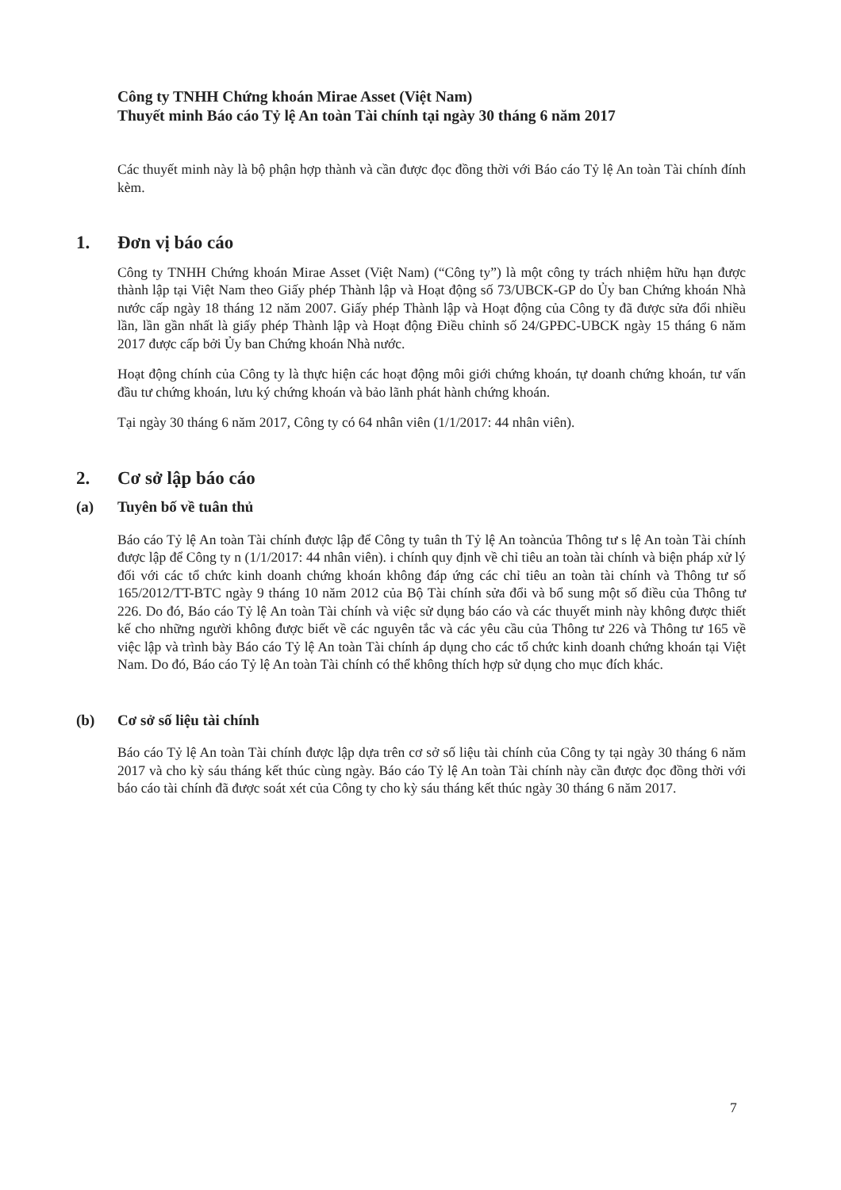Công ty TNHH Chứng khoán Mirae Asset (Việt Nam)
Thuyết minh Báo cáo Tỷ lệ An toàn Tài chính tại ngày 30 tháng 6 năm 2017
Các thuyết minh này là bộ phận hợp thành và cần được đọc đồng thời với Báo cáo Tỷ lệ An toàn Tài chính đính kèm.
1. Đơn vị báo cáo
Công ty TNHH Chứng khoán Mirae Asset (Việt Nam) (“Công ty”) là một công ty trách nhiệm hữu hạn được thành lập tại Việt Nam theo Giấy phép Thành lập và Hoạt động số 73/UBCK-GP do Ủy ban Chứng khoán Nhà nước cấp ngày 18 tháng 12 năm 2007. Giấy phép Thành lập và Hoạt động của Công ty đã được sửa đổi nhiều lần, lần gần nhất là giấy phép Thành lập và Hoạt động Điều chỉnh số 24/GPĐC-UBCK ngày 15 tháng 6 năm 2017 được cấp bởi Ủy ban Chứng khoán Nhà nước.
Hoạt động chính của Công ty là thực hiện các hoạt động môi giới chứng khoán, tự doanh chứng khoán, tư vấn đầu tư chứng khoán, lưu ký chứng khoán và bảo lãnh phát hành chứng khoán.
Tại ngày 30 tháng 6 năm 2017, Công ty có 64 nhân viên (1/1/2017: 44 nhân viên).
2. Cơ sở lập báo cáo
(a) Tuyên bố về tuân thủ
Báo cáo Tỷ lệ An toàn Tài chính được lập để Công ty tuân th Tỷ lệ An toàncủa Thông tư s lệ An toàn Tài chính được lập để Công ty n (1/1/2017: 44 nhân viên). i chính quy định về chỉ tiêu an toàn tài chính và biện pháp xử lý đối với các tổ chức kinh doanh chứng khoán không đáp ứng các chỉ tiêu an toàn tài chính và Thông tư số 165/2012/TT-BTC ngày 9 tháng 10 năm 2012 của Bộ Tài chính sửa đổi và bổ sung một số điều của Thông tư 226. Do đó, Báo cáo Tỷ lệ An toàn Tài chính và việc sử dụng báo cáo và các thuyết minh này không được thiết kế cho những người không được biết về các nguyên tắc và các yêu cầu của Thông tư 226 và Thông tư 165 về việc lập và trình bày Báo cáo Tỷ lệ An toàn Tài chính áp dụng cho các tổ chức kinh doanh chứng khoán tại Việt Nam. Do đó, Báo cáo Tỷ lệ An toàn Tài chính có thể không thích hợp sử dụng cho mục đích khác.
(b) Cơ sở số liệu tài chính
Báo cáo Tỷ lệ An toàn Tài chính được lập dựa trên cơ sở số liệu tài chính của Công ty tại ngày 30 tháng 6 năm 2017 và cho kỳ sáu tháng kết thúc cùng ngày. Báo cáo Tỷ lệ An toàn Tài chính này cần được đọc đồng thời với báo cáo tài chính đã được soát xét của Công ty cho kỳ sáu tháng kết thúc ngày 30 tháng 6 năm 2017.
7